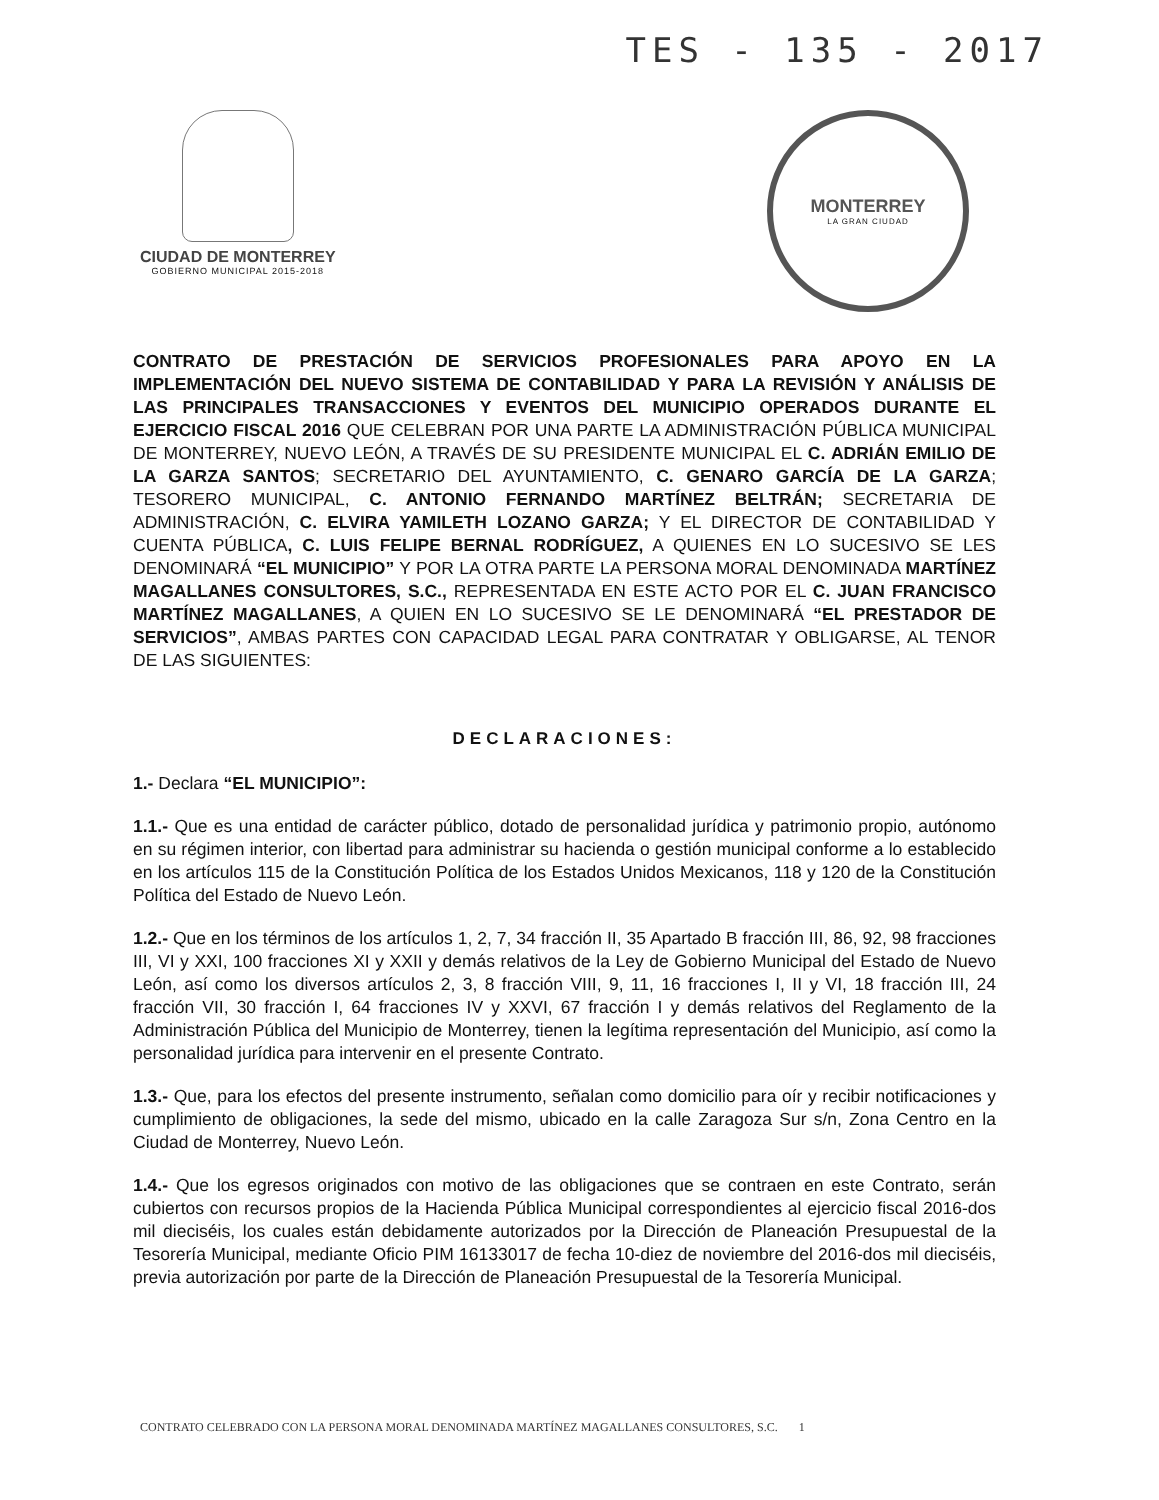TES - 135 - 2017
CIUDAD DE MONTERREY
GOBIERNO MUNICIPAL 2015-2018
MONTERREY
LA GRAN CIUDAD
CONTRATO DE PRESTACIÓN DE SERVICIOS PROFESIONALES PARA APOYO EN LA IMPLEMENTACIÓN DEL NUEVO SISTEMA DE CONTABILIDAD Y PARA LA REVISIÓN Y ANÁLISIS DE LAS PRINCIPALES TRANSACCIONES Y EVENTOS DEL MUNICIPIO OPERADOS DURANTE EL EJERCICIO FISCAL 2016 QUE CELEBRAN POR UNA PARTE LA ADMINISTRACIÓN PÚBLICA MUNICIPAL DE MONTERREY, NUEVO LEÓN, A TRAVÉS DE SU PRESIDENTE MUNICIPAL EL C. ADRIÁN EMILIO DE LA GARZA SANTOS; SECRETARIO DEL AYUNTAMIENTO, C. GENARO GARCÍA DE LA GARZA; TESORERO MUNICIPAL, C. ANTONIO FERNANDO MARTÍNEZ BELTRÁN; SECRETARIA DE ADMINISTRACIÓN, C. ELVIRA YAMILETH LOZANO GARZA; Y EL DIRECTOR DE CONTABILIDAD Y CUENTA PÚBLICA, C. LUIS FELIPE BERNAL RODRÍGUEZ, A QUIENES EN LO SUCESIVO SE LES DENOMINARÁ “EL MUNICIPIO” Y POR LA OTRA PARTE LA PERSONA MORAL DENOMINADA MARTÍNEZ MAGALLANES CONSULTORES, S.C., REPRESENTADA EN ESTE ACTO POR EL C. JUAN FRANCISCO MARTÍNEZ MAGALLANES, A QUIEN EN LO SUCESIVO SE LE DENOMINARÁ “EL PRESTADOR DE SERVICIOS”, AMBAS PARTES CON CAPACIDAD LEGAL PARA CONTRATAR Y OBLIGARSE, AL TENOR DE LAS SIGUIENTES:
DECLARACIONES:
1.- Declara “EL MUNICIPIO”:
1.1.- Que es una entidad de carácter público, dotado de personalidad jurídica y patrimonio propio, autónomo en su régimen interior, con libertad para administrar su hacienda o gestión municipal conforme a lo establecido en los artículos 115 de la Constitución Política de los Estados Unidos Mexicanos, 118 y 120 de la Constitución Política del Estado de Nuevo León.
1.2.- Que en los términos de los artículos 1, 2, 7, 34 fracción II, 35 Apartado B fracción III, 86, 92, 98 fracciones III, VI y XXI, 100 fracciones XI y XXII y demás relativos de la Ley de Gobierno Municipal del Estado de Nuevo León, así como los diversos artículos 2, 3, 8 fracción VIII, 9, 11, 16 fracciones I, II y VI, 18 fracción III, 24 fracción VII, 30 fracción I, 64 fracciones IV y XXVI, 67 fracción I y demás relativos del Reglamento de la Administración Pública del Municipio de Monterrey, tienen la legítima representación del Municipio, así como la personalidad jurídica para intervenir en el presente Contrato.
1.3.- Que, para los efectos del presente instrumento, señalan como domicilio para oír y recibir notificaciones y cumplimiento de obligaciones, la sede del mismo, ubicado en la calle Zaragoza Sur s/n, Zona Centro en la Ciudad de Monterrey, Nuevo León.
1.4.- Que los egresos originados con motivo de las obligaciones que se contraen en este Contrato, serán cubiertos con recursos propios de la Hacienda Pública Municipal correspondientes al ejercicio fiscal 2016-dos mil dieciséis, los cuales están debidamente autorizados por la Dirección de Planeación Presupuestal de la Tesorería Municipal, mediante Oficio PIM 16133017 de fecha 10-diez de noviembre del 2016-dos mil dieciséis, previa autorización por parte de la Dirección de Planeación Presupuestal de la Tesorería Municipal.
CONTRATO CELEBRADO CON LA PERSONA MORAL DENOMINADA MARTÍNEZ MAGALLANES CONSULTORES, S.C. 1